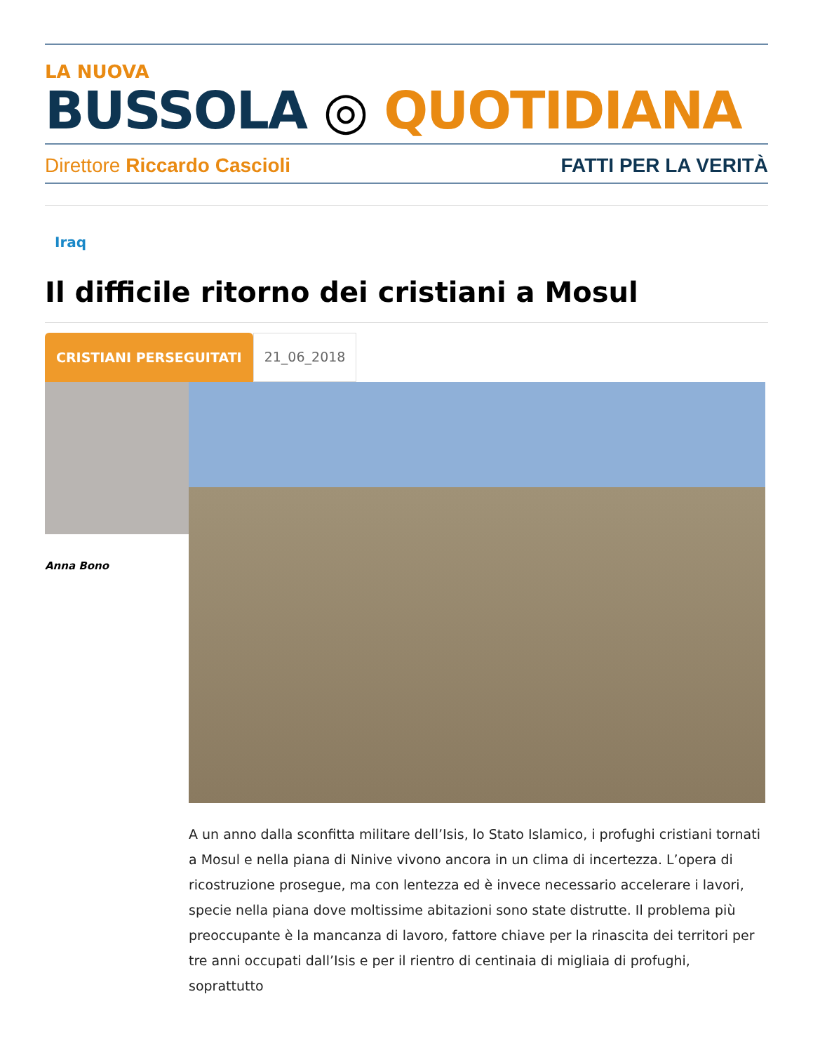LA NUOVA
BUSSOLA ◎ QUOTIDIANA
Direttore Riccardo Cascioli FATTI PER LA VERITÀ
Iraq
Il difficile ritorno dei cristiani a Mosul
CRISTIANI PERSEGUITATI 21_06_2018
Anna Bono
A un anno dalla sconfitta militare dell’Isis, lo Stato Islamico, i profughi cristiani tornati a Mosul e nella piana di Ninive vivono ancora in un clima di incertezza. L’opera di ricostruzione prosegue, ma con lentezza ed è invece necessario accelerare i lavori, specie nella piana dove moltissime abitazioni sono state distrutte. Il problema più preoccupante è la mancanza di lavoro, fattore chiave per la rinascita dei territori per tre anni occupati dall’Isis e per il rientro di centinaia di migliaia di profughi, soprattutto